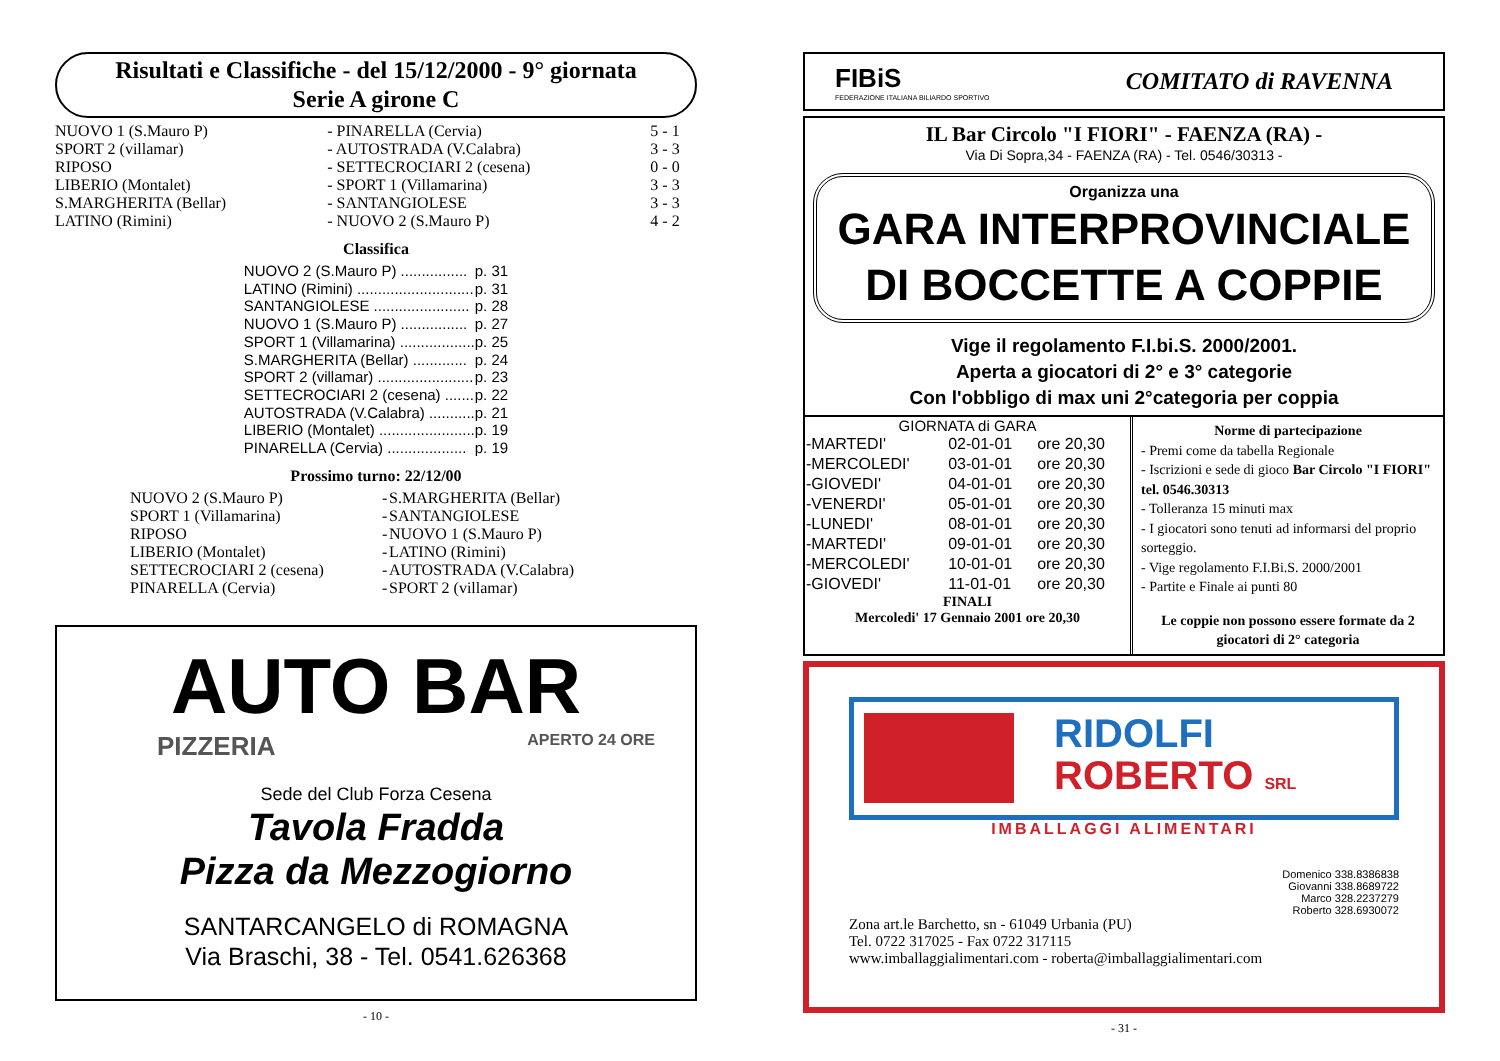Risultati e Classifiche - del 15/12/2000 - 9° giornata
Serie A girone C
| NUOVO 1 (S.Mauro P) | - PINARELLA (Cervia) | 5 - 1 |
| SPORT 2 (villamar) | - AUTOSTRADA (V.Calabra) | 3 - 3 |
| RIPOSO | - SETTECROCIARI 2 (cesena) | 0 - 0 |
| LIBERIO (Montalet) | - SPORT 1 (Villamarina) | 3 - 3 |
| S.MARGHERITA (Bellar) | - SANTANGIOLESE | 3 - 3 |
| LATINO (Rimini) | - NUOVO 2 (S.Mauro P) | 4 - 2 |
Classifica
| NUOVO 2 (S.Mauro P) ................ | p. 31 |
| LATINO (Rimini) ............................ | p. 31 |
| SANTANGIOLESE ....................... | p. 28 |
| NUOVO 1 (S.Mauro P) ................ | p. 27 |
| SPORT 1 (Villamarina) .................. | p. 25 |
| S.MARGHERITA (Bellar) ............. | p. 24 |
| SPORT 2 (villamar) ....................... | p. 23 |
| SETTECROCIARI 2 (cesena) ....... | p. 22 |
| AUTOSTRADA (V.Calabra) ........... | p. 21 |
| LIBERIO (Montalet) ....................... | p. 19 |
| PINARELLA (Cervia) ................... | p. 19 |
Prossimo turno: 22/12/00
| NUOVO 2 (S.Mauro P) | - | S.MARGHERITA (Bellar) |
| SPORT 1 (Villamarina) | - | SANTANGIOLESE |
| RIPOSO | - | NUOVO 1 (S.Mauro P) |
| LIBERIO (Montalet) | - | LATINO (Rimini) |
| SETTECROCIARI 2 (cesena) | - | AUTOSTRADA (V.Calabra) |
| PINARELLA (Cervia) | - | SPORT 2 (villamar) |
AUTO BAR
PIZZERIA APERTO 24 ORE
Sede del Club Forza Cesena
Tavola Fradda
Pizza da Mezzogiorno
SANTARCANGELO di ROMAGNA
Via Braschi, 38 - Tel. 0541.626368
- 10 -
FIBiS
FEDERAZIONE ITALIANA BILIARDO SPORTIVO
COMITATO di RAVENNA
IL Bar Circolo "I FIORI" - FAENZA (RA) -
Via Di Sopra,34 - FAENZA (RA) - Tel. 0546/30313 -
Organizza una
GARA INTERPROVINCIALE
DI BOCCETTE A COPPIE
Vige il regolamento F.I.bi.S. 2000/2001.
Aperta a giocatori di 2° e 3° categorie
Con l'obbligo di max uni 2°categoria per coppia
GIORNATA di GARA
| -MARTEDI' | 02-01-01 | ore 20,30 |
| -MERCOLEDI' | 03-01-01 | ore 20,30 |
| -GIOVEDI' | 04-01-01 | ore 20,30 |
| -VENERDI' | 05-01-01 | ore 20,30 |
| -LUNEDI' | 08-01-01 | ore 20,30 |
| -MARTEDI' | 09-01-01 | ore 20,30 |
| -MERCOLEDI' | 10-01-01 | ore 20,30 |
| -GIOVEDI' | 11-01-01 | ore 20,30 |
FINALI
Mercoledi' 17 Gennaio 2001 ore 20,30
Norme di partecipazione
- Premi come da tabella Regionale
- Iscrizioni e sede di gioco Bar Circolo "I FIORI" tel. 0546.30313
- Tolleranza 15 minuti max
- I giocatori sono tenuti ad informarsi del proprio sorteggio.
- Vige regolamento F.I.Bi.S. 2000/2001
- Partite e Finale ai punti 80
Le coppie non possono essere formate da 2 giocatori di 2° categoria
RIDOLFI
ROBERTO SRL
IMBALLAGGI ALIMENTARI
Domenico 338.8386838
Giovanni 338.8689722
Marco 328.2237279
Roberto 328.6930072
Zona art.le Barchetto, sn - 61049 Urbania (PU)
Tel. 0722 317025 - Fax 0722 317115
www.imballaggialimentari.com - roberta@imballaggialimentari.com
- 31 -